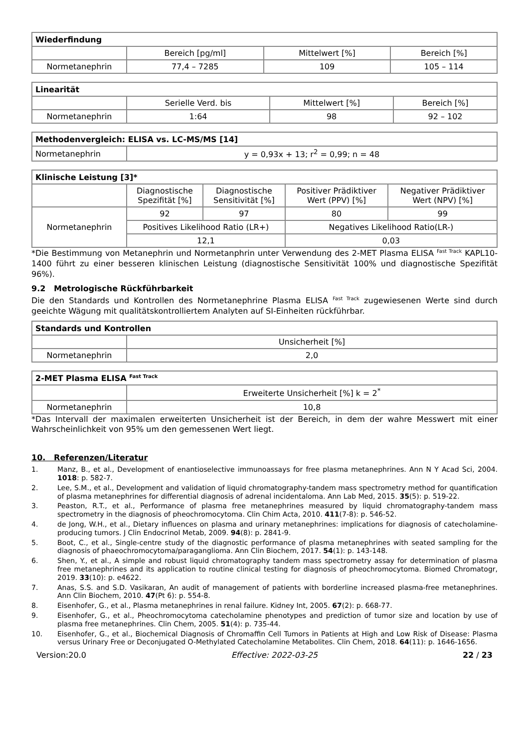| Wiederfindung | | | |
| --- | --- | --- | --- |
| | Bereich [pg/ml] | Mittelwert [%] | Bereich [%] |
| Normetanephrin | 77,4 – 7285 | 109 | 105 – 114 |
| Linearität | | | |
| --- | --- | --- | --- |
| | Serielle Verd. bis | Mittelwert [%] | Bereich [%] |
| Normetanephrin | 1:64 | 98 | 92 – 102 |
| Methodenvergleich: ELISA vs. LC-MS/MS [14] | |
| --- | --- |
| Normetanephrin | y = 0,93x + 13; r<sup>2</sup> = 0,99; n = 48 |
| Klinische Leistung [3]* | | | | |
| --- | --- | --- | --- | --- |
| | Diagnostische Spezifität [%] | Diagnostische Sensitivität [%] | Positiver Prädiktiver Wert (PPV) [%] | Negativer Prädiktiver Wert (NPV) [%] |
| Normetanephrin | 92 | 97 | 80 | 99 |
| | Positives Likelihood Ratio (LR+) | | Negatives Likelihood Ratio(LR-) | |
| | 12,1 | | 0,03 | |
*Die Bestimmung von Metanephrin und Normetanphrin unter Verwendung des 2-MET Plasma ELISA <sup>Fast Track</sup> KAPL10-1400 führt zu einer besseren klinischen Leistung (diagnostische Sensitivität 100% und diagnostische Spezifität 96%).
9.2 Metrologische Rückführbarkeit
Die den Standards und Kontrollen des Normetanephrine Plasma ELISA <sup>Fast Track</sup> zugewiesenen Werte sind durch geeichte Wägung mit qualitätskontrolliertem Analyten auf SI-Einheiten rückführbar.
| Standards und Kontrollen | |
| --- | --- |
| | Unsicherheit [%] |
| Normetanephrin | 2,0 |
| 2-MET Plasma ELISA <sup>Fast Track</sup> | |
| --- | --- |
| | Erweiterte Unsicherheit [%] k = 2<sup>*</sup> |
| Normetanephrin | 10,8 |
*Das Intervall der maximalen erweiterten Unsicherheit ist der Bereich, in dem der wahre Messwert mit einer Wahrscheinlichkeit von 95% um den gemessenen Wert liegt.
10. Referenzen/Literatur
1. Manz, B., et al., Development of enantioselective immunoassays for free plasma metanephrines. Ann N Y Acad Sci, 2004. 1018: p. 582-7.
2. Lee, S.M., et al., Development and validation of liquid chromatography-tandem mass spectrometry method for quantification of plasma metanephrines for differential diagnosis of adrenal incidentaloma. Ann Lab Med, 2015. 35(5): p. 519-22.
3. Peaston, R.T., et al., Performance of plasma free metanephrines measured by liquid chromatography-tandem mass spectrometry in the diagnosis of pheochromocytoma. Clin Chim Acta, 2010. 411(7-8): p. 546-52.
4. de Jong, W.H., et al., Dietary influences on plasma and urinary metanephrines: implications for diagnosis of catecholamine-producing tumors. J Clin Endocrinol Metab, 2009. 94(8): p. 2841-9.
5. Boot, C., et al., Single-centre study of the diagnostic performance of plasma metanephrines with seated sampling for the diagnosis of phaeochromocytoma/paraganglioma. Ann Clin Biochem, 2017. 54(1): p. 143-148.
6. Shen, Y., et al., A simple and robust liquid chromatography tandem mass spectrometry assay for determination of plasma free metanephrines and its application to routine clinical testing for diagnosis of pheochromocytoma. Biomed Chromatogr, 2019. 33(10): p. e4622.
7. Anas, S.S. and S.D. Vasikaran, An audit of management of patients with borderline increased plasma-free metanephrines. Ann Clin Biochem, 2010. 47(Pt 6): p. 554-8.
8. Eisenhofer, G., et al., Plasma metanephrines in renal failure. Kidney Int, 2005. 67(2): p. 668-77.
9. Eisenhofer, G., et al., Pheochromocytoma catecholamine phenotypes and prediction of tumor size and location by use of plasma free metanephrines. Clin Chem, 2005. 51(4): p. 735-44.
10. Eisenhofer, G., et al., Biochemical Diagnosis of Chromaffin Cell Tumors in Patients at High and Low Risk of Disease: Plasma versus Urinary Free or Deconjugated O-Methylated Catecholamine Metabolites. Clin Chem, 2018. 64(11): p. 1646-1656.
Version:20.0 Effective: 2022-03-25 22 / 23